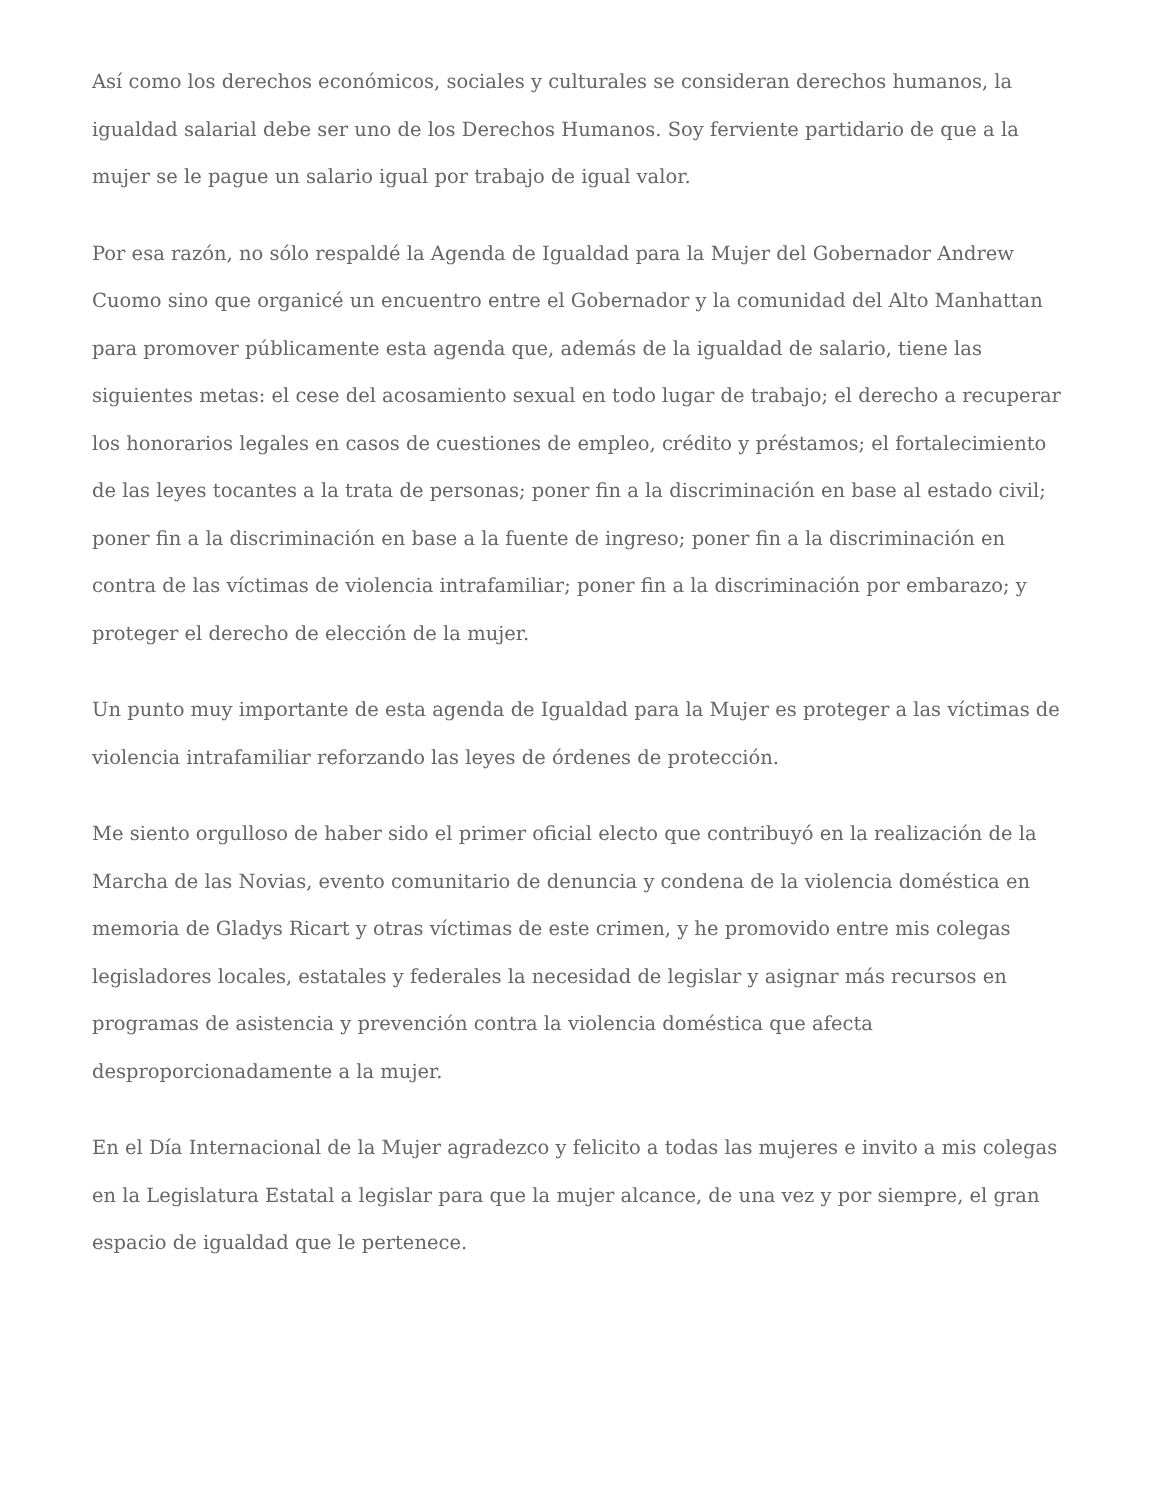Así como los derechos económicos, sociales y culturales se consideran derechos humanos, la igualdad salarial debe ser uno de los Derechos Humanos. Soy ferviente partidario de que a la mujer se le pague un salario igual por trabajo de igual valor.
Por esa razón, no sólo respaldé la Agenda de Igualdad para la Mujer del Gobernador Andrew Cuomo sino que organicé un encuentro entre el Gobernador y la comunidad del Alto Manhattan para promover públicamente esta agenda que, además de la igualdad de salario, tiene las siguientes metas: el cese del acosamiento sexual en todo lugar de trabajo; el derecho a recuperar los honorarios legales en casos de cuestiones de empleo, crédito y préstamos; el fortalecimiento de las leyes tocantes a la trata de personas; poner fin a la discriminación en base al estado civil; poner fin a la discriminación en base a la fuente de ingreso; poner fin a la discriminación en contra de las víctimas de violencia intrafamiliar; poner fin a la discriminación por embarazo; y proteger el derecho de elección de la mujer.
Un punto muy importante de esta agenda de Igualdad para la Mujer es proteger a las víctimas de violencia intrafamiliar reforzando las leyes de órdenes de protección.
Me siento orgulloso de haber sido el primer oficial electo que contribuyó en la realización de la Marcha de las Novias, evento comunitario de denuncia y condena de la violencia doméstica en memoria de Gladys Ricart y otras víctimas de este crimen, y he promovido entre mis colegas legisladores locales, estatales y federales la necesidad de legislar y asignar más recursos en programas de asistencia y prevención contra la violencia doméstica que afecta desproporcionadamente a la mujer.
En el Día Internacional de la Mujer agradezco y felicito a todas las mujeres e invito a mis colegas en la Legislatura Estatal a legislar para que la mujer alcance, de una vez y por siempre, el gran espacio de igualdad que le pertenece.